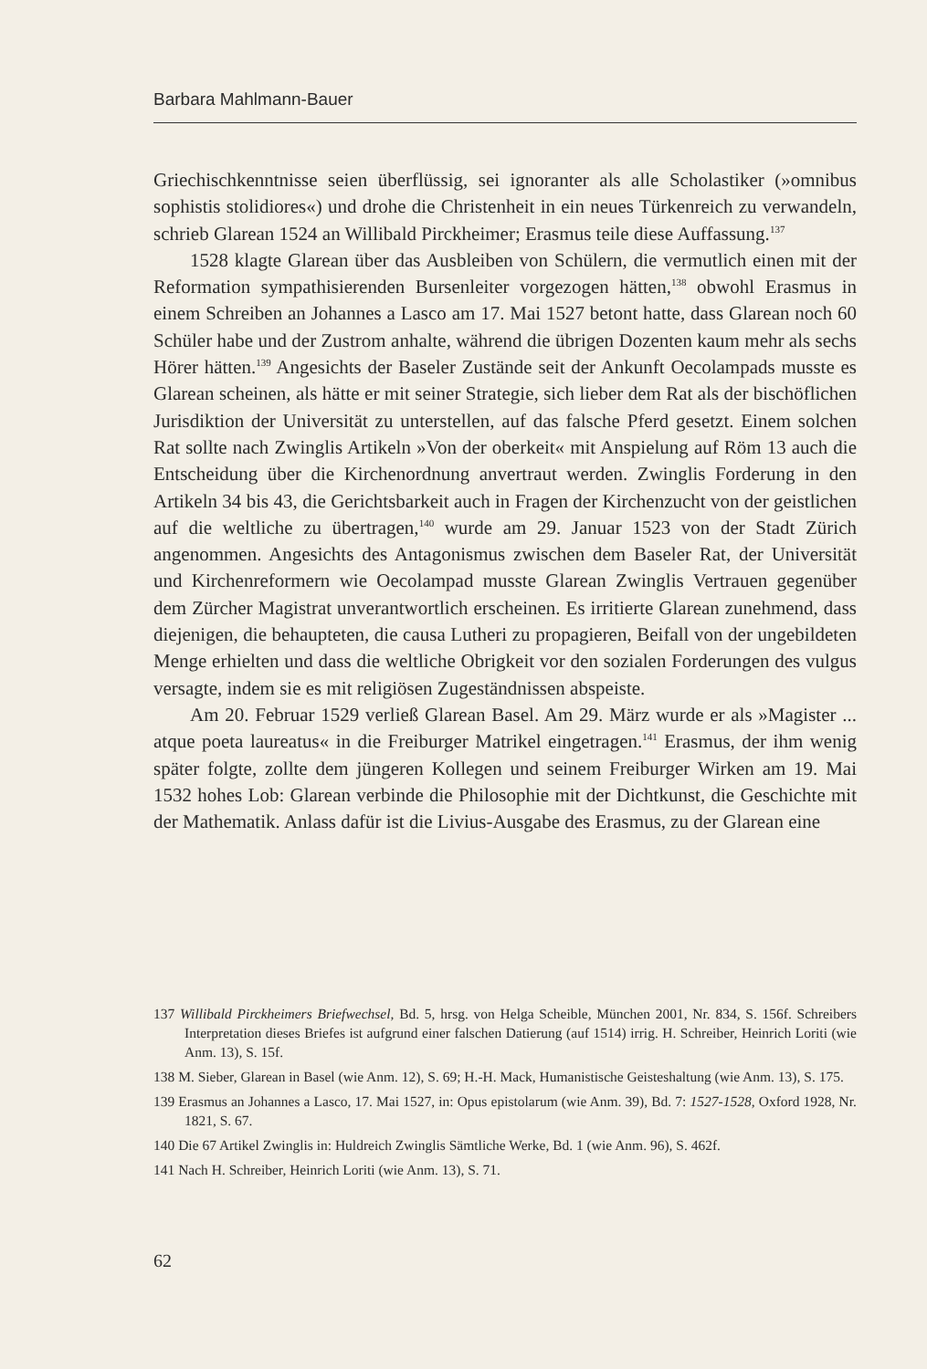Barbara Mahlmann-Bauer
Griechischkenntnisse seien überflüssig, sei ignoranter als alle Scholastiker (»omnibus sophistis stolidiores«) und drohe die Christenheit in ein neues Türkenreich zu verwandeln, schrieb Glarean 1524 an Willibald Pirckheimer; Erasmus teile diese Auffassung.<sup>137</sup>
1528 klagte Glarean über das Ausbleiben von Schülern, die vermutlich einen mit der Reformation sympathisierenden Bursenleiter vorgezogen hätten,<sup>138</sup> obwohl Erasmus in einem Schreiben an Johannes a Lasco am 17. Mai 1527 betont hatte, dass Glarean noch 60 Schüler habe und der Zustrom anhalte, während die übrigen Dozenten kaum mehr als sechs Hörer hätten.<sup>139</sup> Angesichts der Baseler Zustände seit der Ankunft Oecolampads musste es Glarean scheinen, als hätte er mit seiner Strategie, sich lieber dem Rat als der bischöflichen Jurisdiktion der Universität zu unterstellen, auf das falsche Pferd gesetzt. Einem solchen Rat sollte nach Zwinglis Artikeln »Von der oberkeit« mit Anspielung auf Röm 13 auch die Entscheidung über die Kirchenordnung anvertraut werden. Zwinglis Forderung in den Artikeln 34 bis 43, die Gerichtsbarkeit auch in Fragen der Kirchenzucht von der geistlichen auf die weltliche zu übertragen,<sup>140</sup> wurde am 29. Januar 1523 von der Stadt Zürich angenommen. Angesichts des Antagonismus zwischen dem Baseler Rat, der Universität und Kirchenreformern wie Oecolampad musste Glarean Zwinglis Vertrauen gegenüber dem Zürcher Magistrat unverantwortlich erscheinen. Es irritierte Glarean zunehmend, dass diejenigen, die behaupteten, die causa Lutheri zu propagieren, Beifall von der ungebildeten Menge erhielten und dass die weltliche Obrigkeit vor den sozialen Forderungen des vulgus versagte, indem sie es mit religiösen Zugeständnissen abspeiste.
Am 20. Februar 1529 verließ Glarean Basel. Am 29. März wurde er als »Magister ... atque poeta laureatus« in die Freiburger Matrikel eingetragen.<sup>141</sup> Erasmus, der ihm wenig später folgte, zollte dem jüngeren Kollegen und seinem Freiburger Wirken am 19. Mai 1532 hohes Lob: Glarean verbinde die Philosophie mit der Dichtkunst, die Geschichte mit der Mathematik. Anlass dafür ist die Livius-Ausgabe des Erasmus, zu der Glarean eine
137 Willibald Pirckheimers Briefwechsel, Bd. 5, hrsg. von Helga Scheible, München 2001, Nr. 834, S. 156f. Schreibers Interpretation dieses Briefes ist aufgrund einer falschen Datierung (auf 1514) irrig. H. Schreiber, Heinrich Loriti (wie Anm. 13), S. 15f.
138 M. Sieber, Glarean in Basel (wie Anm. 12), S. 69; H.-H. Mack, Humanistische Geisteshaltung (wie Anm. 13), S. 175.
139 Erasmus an Johannes a Lasco, 17. Mai 1527, in: Opus epistolarum (wie Anm. 39), Bd. 7: 1527-1528, Oxford 1928, Nr. 1821, S. 67.
140 Die 67 Artikel Zwinglis in: Huldreich Zwinglis Sämtliche Werke, Bd. 1 (wie Anm. 96), S. 462f.
141 Nach H. Schreiber, Heinrich Loriti (wie Anm. 13), S. 71.
62